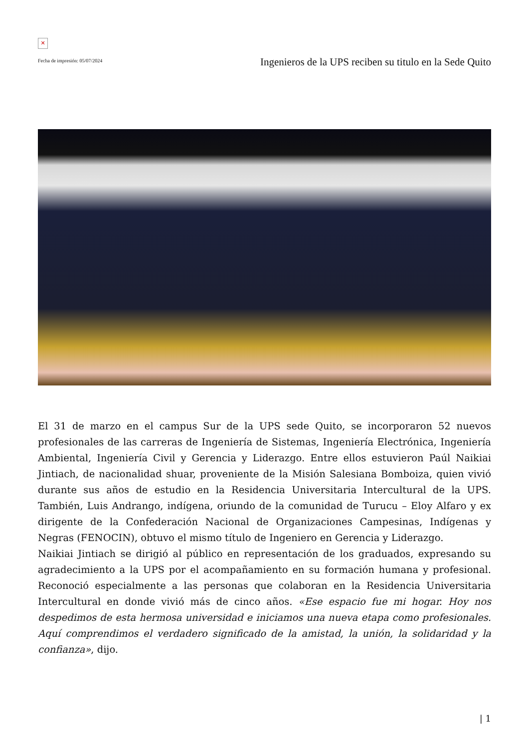✕
Fecha de impresión: 05/07/2024
Ingenieros de la UPS reciben su titulo en la Sede Quito
El 31 de marzo en el campus Sur de la UPS sede Quito, se incorporaron 52 nuevos profesionales de las carreras de Ingeniería de Sistemas, Ingeniería Electrónica, Ingeniería Ambiental, Ingeniería Civil y Gerencia y Liderazgo. Entre ellos estuvieron Paúl Naikiai Jintiach, de nacionalidad shuar, proveniente de la Misión Salesiana Bomboiza, quien vivió durante sus años de estudio en la Residencia Universitaria Intercultural de la UPS. También, Luis Andrango, indígena, oriundo de la comunidad de Turucu – Eloy Alfaro y ex dirigente de la Confederación Nacional de Organizaciones Campesinas, Indígenas y Negras (FENOCIN), obtuvo el mismo título de Ingeniero en Gerencia y Liderazgo.
Naikiai Jintiach se dirigió al público en representación de los graduados, expresando su agradecimiento a la UPS por el acompañamiento en su formación humana y profesional. Reconoció especialmente a las personas que colaboran en la Residencia Universitaria Intercultural en donde vivió más de cinco años. «Ese espacio fue mi hogar. Hoy nos despedimos de esta hermosa universidad e iniciamos una nueva etapa como profesionales. Aquí comprendimos el verdadero significado de la amistad, la unión, la solidaridad y la confianza», dijo.
| 1